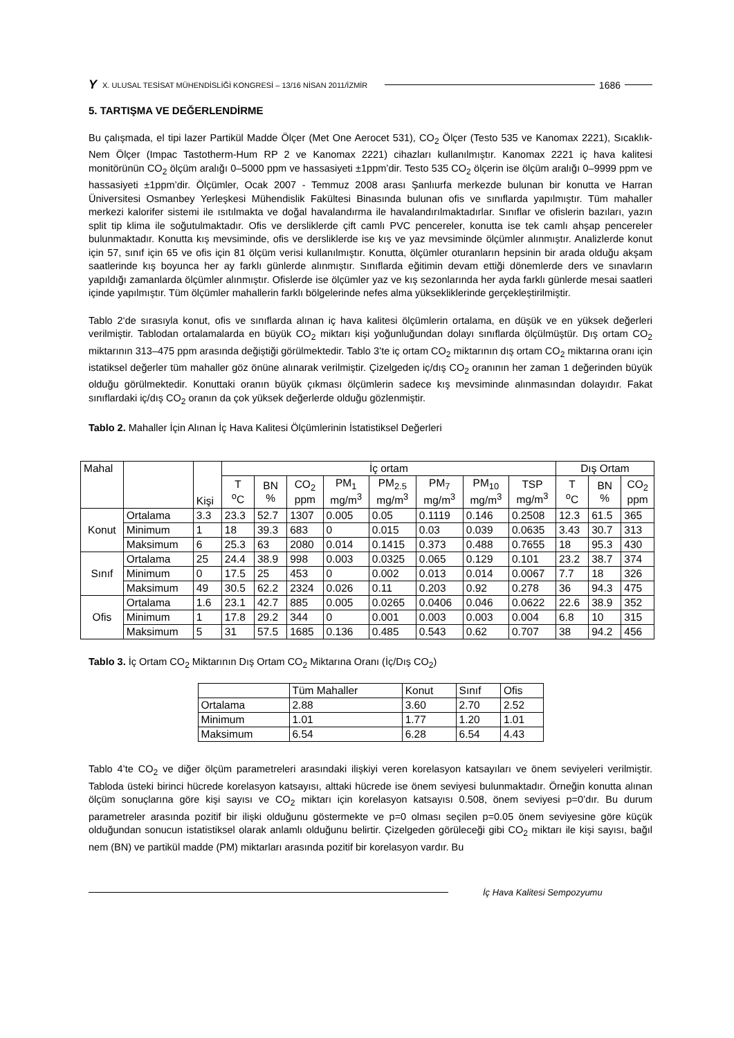Y X. ULUSAL TESİSAT MÜHENDİSLİĞİ KONGRESİ – 13/16 NİSAN 2011/İZMİR 1686
5. TARTIŞMA VE DEĞERLENDİRME
Bu çalışmada, el tipi lazer Partikül Madde Ölçer (Met One Aerocet 531), CO<sub>2</sub> Ölçer (Testo 535 ve Kanomax 2221), Sıcaklık-Nem Ölçer (Impac Tastotherm-Hum RP 2 ve Kanomax 2221) cihazları kullanılmıştır. Kanomax 2221 iç hava kalitesi monitörünün CO<sub>2</sub> ölçüm aralığı 0–5000 ppm ve hassasiyeti ±1ppm’dir. Testo 535 CO<sub>2</sub> ölçerin ise ölçüm aralığı 0–9999 ppm ve hassasiyeti ±1ppm’dir. Ölçümler, Ocak 2007 - Temmuz 2008 arası Şanlıurfa merkezde bulunan bir konutta ve Harran Üniversitesi Osmanbey Yerleşkesi Mühendislik Fakültesi Binasında bulunan ofis ve sınıflarda yapılmıştır. Tüm mahaller merkezi kalorifer sistemi ile ısıtılmakta ve doğal havalandırma ile havalandırılmaktadırlar. Sınıflar ve ofislerin bazıları, yazın split tip klima ile soğutulmaktadır. Ofis ve dersliklerde çift camlı PVC pencereler, konutta ise tek camlı ahşap pencereler bulunmaktadır. Konutta kış mevsiminde, ofis ve dersliklerde ise kış ve yaz mevsiminde ölçümler alınmıştır. Analizlerde konut için 57, sınıf için 65 ve ofis için 81 ölçüm verisi kullanılmıştır. Konutta, ölçümler oturanların hepsinin bir arada olduğu akşam saatlerinde kış boyunca her ay farklı günlerde alınmıştır. Sınıflarda eğitimin devam ettiği dönemlerde ders ve sınavların yapıldığı zamanlarda ölçümler alınmıştır. Ofislerde ise ölçümler yaz ve kış sezonlarında her ayda farklı günlerde mesai saatleri içinde yapılmıştır. Tüm ölçümler mahallerin farklı bölgelerinde nefes alma yüksekliklerinde gerçekleştirilmiştir.
Tablo 2‘de sırasıyla konut, ofis ve sınıflarda alınan iç hava kalitesi ölçümlerin ortalama, en düşük ve en yüksek değerleri verilmiştir. Tablodan ortalamalarda en büyük CO<sub>2</sub> miktarı kişi yoğunluğundan dolayı sınıflarda ölçülmüştür. Dış ortam CO<sub>2</sub> miktarının 313–475 ppm arasında değiştiği görülmektedir. Tablo 3’te iç ortam CO<sub>2</sub> miktarının dış ortam CO<sub>2</sub> miktarına oranı için istatiksel değerler tüm mahaller göz önüne alınarak verilmiştir. Çizelgeden iç/dış CO<sub>2</sub> oranının her zaman 1 değerinden büyük olduğu görülmektedir. Konuttaki oranın büyük çıkması ölçümlerin sadece kış mevsiminde alınmasından dolayıdır. Fakat sınıflardaki iç/dış CO<sub>2</sub> oranın da çok yüksek değerlerde olduğu gözlenmiştir.
Tablo 2. Mahaller İçin Alınan İç Hava Kalitesi Ölçümlerinin İstatistiksel Değerleri
| Mahal | | Kişi | İç ortam | | | | | | | | Dış Ortam | | |
| --- | --- | --- | --- | --- | --- | --- | --- | --- | --- | --- | --- | --- | --- |
| | | | T <sup>o</sup> C | BN % | CO<sub>2</sub> ppm | PM<sub>1</sub> mg/m<sup>3</sup> | PM<sub>2.5</sub> mg/m<sup>3</sup> | PM<sub>7</sub> mg/m<sup>3</sup> | PM<sub>10</sub> mg/m<sup>3</sup> | TSP mg/m<sup>3</sup> | T <sup>o</sup> C | BN % | CO<sub>2</sub> ppm |
| Konut | Ortalama | 3.3 | 23.3 | 52.7 | 1307 | 0.005 | 0.05 | 0.1119 | 0.146 | 0.2508 | 12.3 | 61.5 | 365 |
| | Minimum | 1 | 18 | 39.3 | 683 | 0 | 0.015 | 0.03 | 0.039 | 0.0635 | 3.43 | 30.7 | 313 |
| | Maksimum | 6 | 25.3 | 63 | 2080 | 0.014 | 0.1415 | 0.373 | 0.488 | 0.7655 | 18 | 95.3 | 430 |
| Sınıf | Ortalama | 25 | 24.4 | 38.9 | 998 | 0.003 | 0.0325 | 0.065 | 0.129 | 0.101 | 23.2 | 38.7 | 374 |
| | Minimum | 0 | 17.5 | 25 | 453 | 0 | 0.002 | 0.013 | 0.014 | 0.0067 | 7.7 | 18 | 326 |
| | Maksimum | 49 | 30.5 | 62.2 | 2324 | 0.026 | 0.11 | 0.203 | 0.92 | 0.278 | 36 | 94.3 | 475 |
| Ofis | Ortalama | 1.6 | 23.1 | 42.7 | 885 | 0.005 | 0.0265 | 0.0406 | 0.046 | 0.0622 | 22.6 | 38.9 | 352 |
| | Minimum | 1 | 17.8 | 29.2 | 344 | 0 | 0.001 | 0.003 | 0.003 | 0.004 | 6.8 | 10 | 315 |
| | Maksimum | 5 | 31 | 57.5 | 1685 | 0.136 | 0.485 | 0.543 | 0.62 | 0.707 | 38 | 94.2 | 456 |
Tablo 3. İç Ortam CO<sub>2</sub> Miktarının Dış Ortam CO<sub>2</sub> Miktarına Oranı (İç/Dış CO<sub>2</sub>)
| | Tüm Mahaller | Konut | Sınıf | Ofis |
| --- | --- | --- | --- | --- |
| Ortalama | 2.88 | 3.60 | 2.70 | 2.52 |
| Minimum | 1.01 | 1.77 | 1.20 | 1.01 |
| Maksimum | 6.54 | 6.28 | 6.54 | 4.43 |
Tablo 4’te CO<sub>2</sub> ve diğer ölçüm parametreleri arasındaki ilişkiyi veren korelasyon katsayıları ve önem seviyeleri verilmiştir. Tabloda üsteki birinci hücrede korelasyon katsayısı, alttaki hücrede ise önem seviyesi bulunmaktadır. Örneğin konutta alınan ölçüm sonuçlarına göre kişi sayısı ve CO<sub>2</sub> miktarı için korelasyon katsayısı 0.508, önem seviyesi p=0’dır. Bu durum parametreler arasında pozitif bir ilişki olduğunu göstermekte ve p=0 olması seçilen p=0.05 önem seviyesine göre küçük olduğundan sonucun istatistiksel olarak anlamlı olduğunu belirtir. Çizelgeden görüleceği gibi CO<sub>2</sub> miktarı ile kişi sayısı, bağıl nem (BN) ve partikül madde (PM) miktarları arasında pozitif bir korelasyon vardır. Bu
İç Hava Kalitesi Sempozyumu